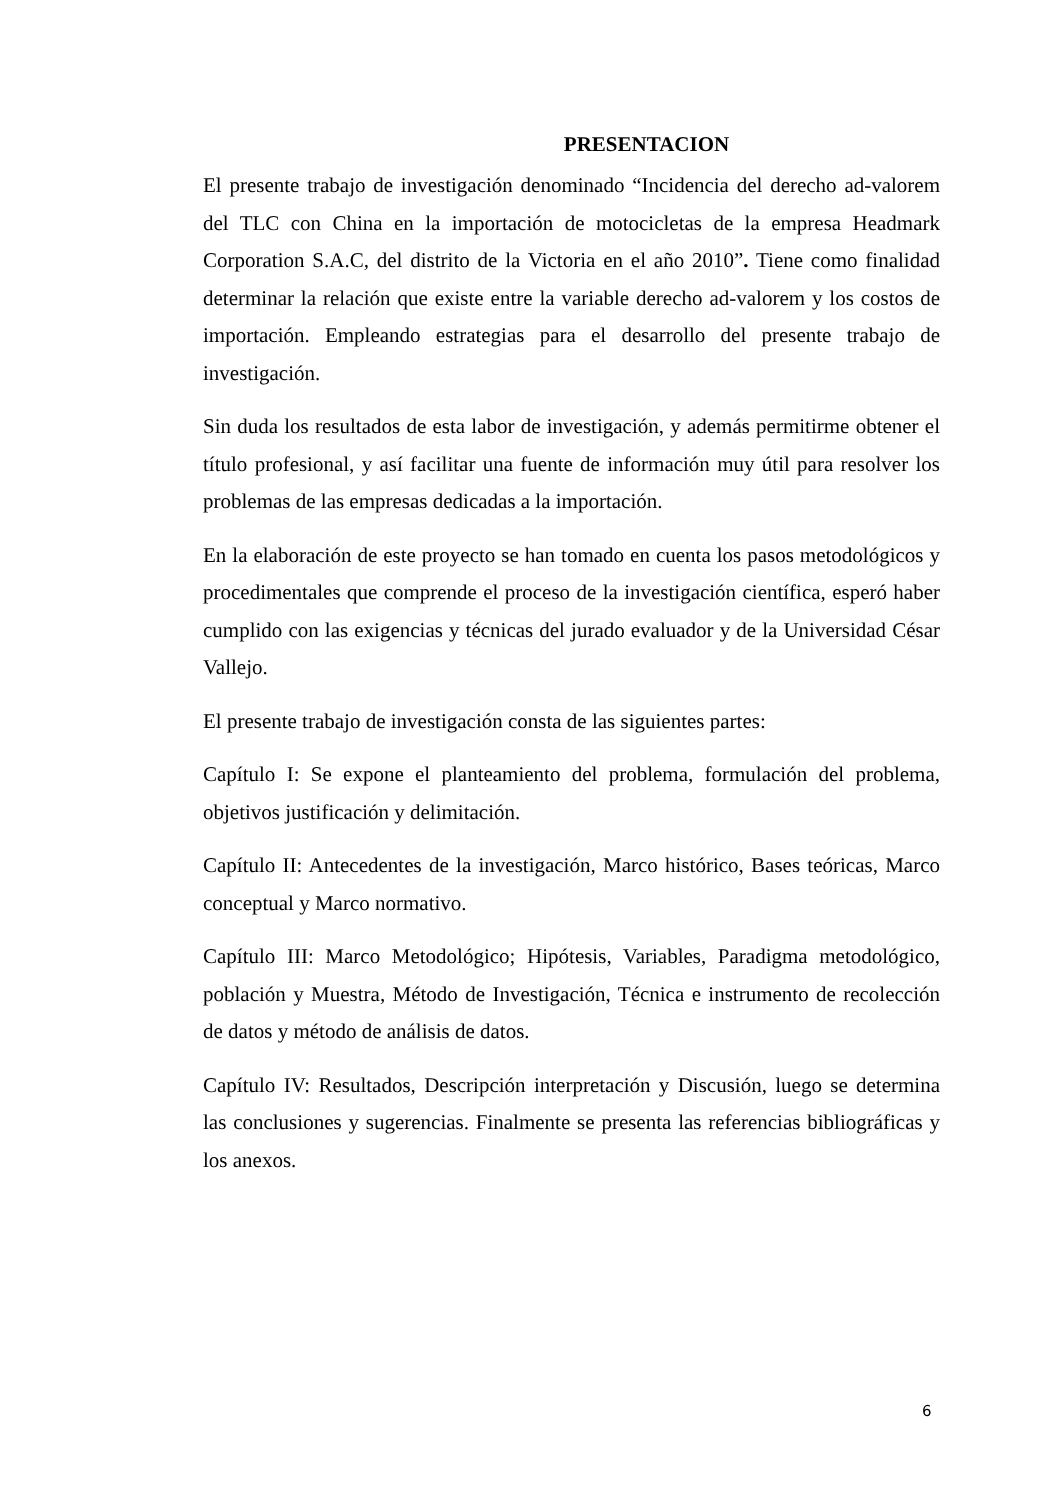PRESENTACION
El presente trabajo de investigación denominado “Incidencia del derecho ad-valorem del TLC con China en la importación de motocicletas de la empresa Headmark Corporation S.A.C, del distrito de la Victoria en el año 2010”. Tiene como finalidad determinar la relación que existe entre la variable derecho ad-valorem y los costos de importación. Empleando estrategias para el desarrollo del presente trabajo de investigación.
Sin duda los resultados de esta labor de investigación, y además permitirme obtener el título profesional, y así facilitar una fuente de información muy útil para resolver los problemas de las empresas dedicadas a la importación.
En la elaboración de este proyecto se han tomado en cuenta los pasos metodológicos y procedimentales que comprende el proceso de la investigación científica, esperó haber cumplido con las exigencias y técnicas del jurado evaluador y de la Universidad César Vallejo.
El presente trabajo de investigación consta de las siguientes partes:
Capítulo I: Se expone el planteamiento del problema, formulación del problema, objetivos justificación y delimitación.
Capítulo II: Antecedentes de la investigación, Marco histórico, Bases teóricas, Marco conceptual y Marco normativo.
Capítulo III: Marco Metodológico; Hipótesis, Variables, Paradigma metodológico, población y Muestra, Método de Investigación, Técnica e instrumento de recolección de datos y método de análisis de datos.
Capítulo IV: Resultados, Descripción interpretación y Discusión, luego se determina las conclusiones y sugerencias. Finalmente se presenta las referencias bibliográficas y los anexos.
6